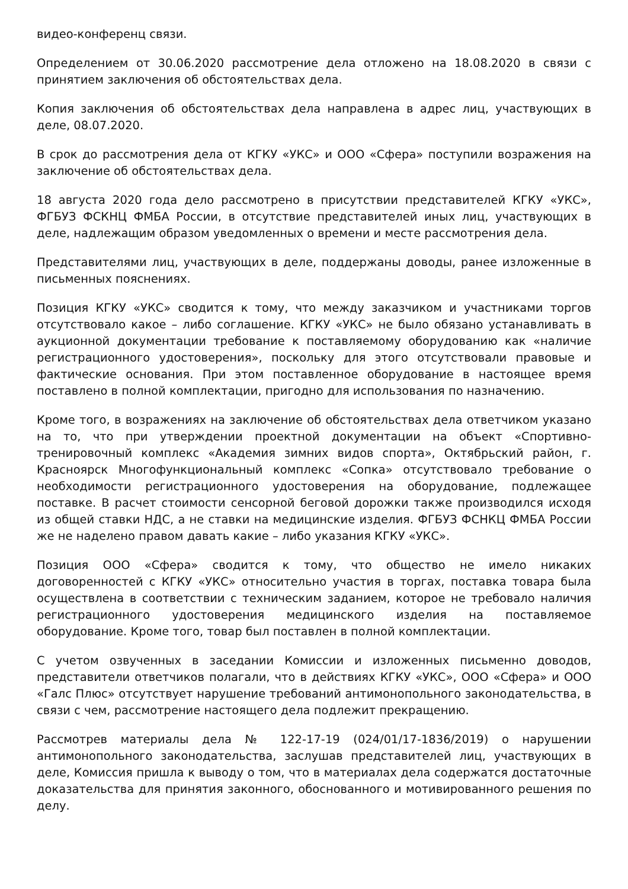видео-конференц связи.
Определением от 30.06.2020 рассмотрение дела отложено на 18.08.2020 в связи с принятием заключения об обстоятельствах дела.
Копия заключения об обстоятельствах дела направлена в адрес лиц, участвующих в деле, 08.07.2020.
В срок до рассмотрения дела от КГКУ «УКС» и ООО «Сфера» поступили возражения на заключение об обстоятельствах дела.
18 августа 2020 года дело рассмотрено в присутствии представителей КГКУ «УКС», ФГБУЗ ФСКНЦ ФМБА России, в отсутствие представителей иных лиц, участвующих в деле, надлежащим образом уведомленных о времени и месте рассмотрения дела.
Представителями лиц, участвующих в деле, поддержаны доводы, ранее изложенные в письменных пояснениях.
Позиция КГКУ «УКС» сводится к тому, что между заказчиком и участниками торгов отсутствовало какое – либо соглашение. КГКУ «УКС» не было обязано устанавливать в аукционной документации требование к поставляемому оборудованию как «наличие регистрационного удостоверения», поскольку для этого отсутствовали правовые и фактические основания. При этом поставленное оборудование в настоящее время поставлено в полной комплектации, пригодно для использования по назначению.
Кроме того, в возражениях на заключение об обстоятельствах дела ответчиком указано на то, что при утверждении проектной документации на объект «Спортивно-тренировочный комплекс «Академия зимних видов спорта», Октябрьский район, г. Красноярск Многофункциональный комплекс «Сопка» отсутствовало требование о необходимости регистрационного удостоверения на оборудование, подлежащее поставке. В расчет стоимости сенсорной беговой дорожки также производился исходя из общей ставки НДС, а не ставки на медицинские изделия. ФГБУЗ ФСНКЦ ФМБА России же не наделено правом давать какие – либо указания КГКУ «УКС».
Позиция ООО «Сфера» сводится к тому, что общество не имело никаких договоренностей с КГКУ «УКС» относительно участия в торгах, поставка товара была осуществлена в соответствии с техническим заданием, которое не требовало наличия регистрационного удостоверения медицинского изделия на поставляемое оборудование. Кроме того, товар был поставлен в полной комплектации.
С учетом озвученных в заседании Комиссии и изложенных письменно доводов, представители ответчиков полагали, что в действиях КГКУ «УКС», ООО «Сфера» и ООО «Галс Плюс» отсутствует нарушение требований антимонопольного законодательства, в связи с чем, рассмотрение настоящего дела подлежит прекращению.
Рассмотрев материалы дела № 122-17-19 (024/01/17-1836/2019) о нарушении антимонопольного законодательства, заслушав представителей лиц, участвующих в деле, Комиссия пришла к выводу о том, что в материалах дела содержатся достаточные доказательства для принятия законного, обоснованного и мотивированного решения по делу.